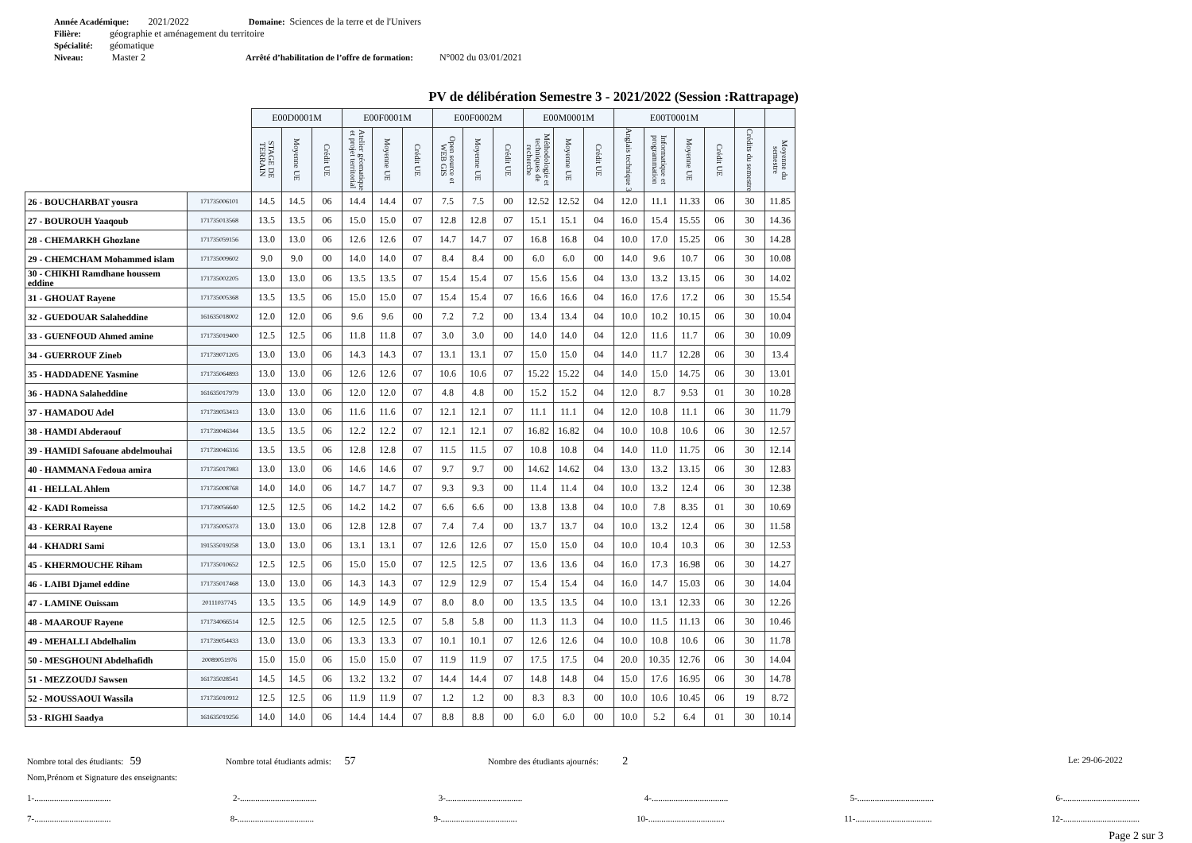Année Académique: 2021/2022 Domaine: Sciences de la terre et de l'Univers
Filière: géographie et aménagement du territoire
Spécialité: géomatique
Niveau: Master 2 Arrêté d’habilitation de l’offre de formation: N°002 du 03/01/2021
PV de délibération Semestre 3 - 2021/2022 (Session :Rattrapage)
| | | E00D0001M | | | E00F0001M | | | E00F0002M | | | E00M0001M | | | E00T0001M | | | | | |
| | | STAGE DE TERRAIN | Moyenne UE | Crédit UE | Atelier géomatique et projet territorial | Moyenne UE | Crédit UE | Open source et WEB GIS | Moyenne UE | Crédit UE | Méthodologie et techniques de recherche | Moyenne UE | Crédit UE | Anglais technique 3 | Informatique et programmation | Moyenne UE | Crédit UE | Crédits du semestre | Moyenne du semestre |
| 26 - BOUCHARBAT yousra | 171735006101 | 14.5 | 14.5 | 06 | 14.4 | 14.4 | 07 | 7.5 | 7.5 | 00 | 12.52 | 12.52 | 04 | 12.0 | 11.1 | 11.33 | 06 | 30 | 11.85 |
| 27 - BOUROUH Yaaqoub | 171735013568 | 13.5 | 13.5 | 06 | 15.0 | 15.0 | 07 | 12.8 | 12.8 | 07 | 15.1 | 15.1 | 04 | 16.0 | 15.4 | 15.55 | 06 | 30 | 14.36 |
| 28 - CHEMARKH Ghozlane | 171735059156 | 13.0 | 13.0 | 06 | 12.6 | 12.6 | 07 | 14.7 | 14.7 | 07 | 16.8 | 16.8 | 04 | 10.0 | 17.0 | 15.25 | 06 | 30 | 14.28 |
| 29 - CHEMCHAM Mohammed islam | 171735009602 | 9.0 | 9.0 | 00 | 14.0 | 14.0 | 07 | 8.4 | 8.4 | 00 | 6.0 | 6.0 | 00 | 14.0 | 9.6 | 10.7 | 06 | 30 | 10.08 |
| 30 - CHIKHI Ramdhane houssem eddine | 171735002205 | 13.0 | 13.0 | 06 | 13.5 | 13.5 | 07 | 15.4 | 15.4 | 07 | 15.6 | 15.6 | 04 | 13.0 | 13.2 | 13.15 | 06 | 30 | 14.02 |
| 31 - GHOUAT Rayene | 171735005368 | 13.5 | 13.5 | 06 | 15.0 | 15.0 | 07 | 15.4 | 15.4 | 07 | 16.6 | 16.6 | 04 | 16.0 | 17.6 | 17.2 | 06 | 30 | 15.54 |
| 32 - GUEDOUAR Salaheddine | 161635018002 | 12.0 | 12.0 | 06 | 9.6 | 9.6 | 00 | 7.2 | 7.2 | 00 | 13.4 | 13.4 | 04 | 10.0 | 10.2 | 10.15 | 06 | 30 | 10.04 |
| 33 - GUENFOUD Ahmed amine | 171735019400 | 12.5 | 12.5 | 06 | 11.8 | 11.8 | 07 | 3.0 | 3.0 | 00 | 14.0 | 14.0 | 04 | 12.0 | 11.6 | 11.7 | 06 | 30 | 10.09 |
| 34 - GUERROUF Zineb | 171739071205 | 13.0 | 13.0 | 06 | 14.3 | 14.3 | 07 | 13.1 | 13.1 | 07 | 15.0 | 15.0 | 04 | 14.0 | 11.7 | 12.28 | 06 | 30 | 13.4 |
| 35 - HADDADENE Yasmine | 171735064893 | 13.0 | 13.0 | 06 | 12.6 | 12.6 | 07 | 10.6 | 10.6 | 07 | 15.22 | 15.22 | 04 | 14.0 | 15.0 | 14.75 | 06 | 30 | 13.01 |
| 36 - HADNA Salaheddine | 161635017979 | 13.0 | 13.0 | 06 | 12.0 | 12.0 | 07 | 4.8 | 4.8 | 00 | 15.2 | 15.2 | 04 | 12.0 | 8.7 | 9.53 | 01 | 30 | 10.28 |
| 37 - HAMADOU Adel | 171739053413 | 13.0 | 13.0 | 06 | 11.6 | 11.6 | 07 | 12.1 | 12.1 | 07 | 11.1 | 11.1 | 04 | 12.0 | 10.8 | 11.1 | 06 | 30 | 11.79 |
| 38 - HAMDI Abderaouf | 171739046344 | 13.5 | 13.5 | 06 | 12.2 | 12.2 | 07 | 12.1 | 12.1 | 07 | 16.82 | 16.82 | 04 | 10.0 | 10.8 | 10.6 | 06 | 30 | 12.57 |
| 39 - HAMIDI Safouane abdelmouhai | 171739046316 | 13.5 | 13.5 | 06 | 12.8 | 12.8 | 07 | 11.5 | 11.5 | 07 | 10.8 | 10.8 | 04 | 14.0 | 11.0 | 11.75 | 06 | 30 | 12.14 |
| 40 - HAMMANA Fedoua amira | 171735017983 | 13.0 | 13.0 | 06 | 14.6 | 14.6 | 07 | 9.7 | 9.7 | 00 | 14.62 | 14.62 | 04 | 13.0 | 13.2 | 13.15 | 06 | 30 | 12.83 |
| 41 - HELLAL Ahlem | 171735008768 | 14.0 | 14.0 | 06 | 14.7 | 14.7 | 07 | 9.3 | 9.3 | 00 | 11.4 | 11.4 | 04 | 10.0 | 13.2 | 12.4 | 06 | 30 | 12.38 |
| 42 - KADI Romeissa | 171739056640 | 12.5 | 12.5 | 06 | 14.2 | 14.2 | 07 | 6.6 | 6.6 | 00 | 13.8 | 13.8 | 04 | 10.0 | 7.8 | 8.35 | 01 | 30 | 10.69 |
| 43 - KERRAI Rayene | 171735005373 | 13.0 | 13.0 | 06 | 12.8 | 12.8 | 07 | 7.4 | 7.4 | 00 | 13.7 | 13.7 | 04 | 10.0 | 13.2 | 12.4 | 06 | 30 | 11.58 |
| 44 - KHADRI Sami | 191535019258 | 13.0 | 13.0 | 06 | 13.1 | 13.1 | 07 | 12.6 | 12.6 | 07 | 15.0 | 15.0 | 04 | 10.0 | 10.4 | 10.3 | 06 | 30 | 12.53 |
| 45 - KHERMOUCHE Riham | 171735010652 | 12.5 | 12.5 | 06 | 15.0 | 15.0 | 07 | 12.5 | 12.5 | 07 | 13.6 | 13.6 | 04 | 16.0 | 17.3 | 16.98 | 06 | 30 | 14.27 |
| 46 - LAIBI Djamel eddine | 171735017468 | 13.0 | 13.0 | 06 | 14.3 | 14.3 | 07 | 12.9 | 12.9 | 07 | 15.4 | 15.4 | 04 | 16.0 | 14.7 | 15.03 | 06 | 30 | 14.04 |
| 47 - LAMINE Ouissam | 20111037745 | 13.5 | 13.5 | 06 | 14.9 | 14.9 | 07 | 8.0 | 8.0 | 00 | 13.5 | 13.5 | 04 | 10.0 | 13.1 | 12.33 | 06 | 30 | 12.26 |
| 48 - MAAROUF Rayene | 171734066514 | 12.5 | 12.5 | 06 | 12.5 | 12.5 | 07 | 5.8 | 5.8 | 00 | 11.3 | 11.3 | 04 | 10.0 | 11.5 | 11.13 | 06 | 30 | 10.46 |
| 49 - MEHALLI Abdelhalim | 171739054433 | 13.0 | 13.0 | 06 | 13.3 | 13.3 | 07 | 10.1 | 10.1 | 07 | 12.6 | 12.6 | 04 | 10.0 | 10.8 | 10.6 | 06 | 30 | 11.78 |
| 50 - MESGHOUNI Abdelhafidh | 20089051976 | 15.0 | 15.0 | 06 | 15.0 | 15.0 | 07 | 11.9 | 11.9 | 07 | 17.5 | 17.5 | 04 | 20.0 | 10.35 | 12.76 | 06 | 30 | 14.04 |
| 51 - MEZZOUDJ Sawsen | 161735028541 | 14.5 | 14.5 | 06 | 13.2 | 13.2 | 07 | 14.4 | 14.4 | 07 | 14.8 | 14.8 | 04 | 15.0 | 17.6 | 16.95 | 06 | 30 | 14.78 |
| 52 - MOUSSAOUI Wassila | 171735010912 | 12.5 | 12.5 | 06 | 11.9 | 11.9 | 07 | 1.2 | 1.2 | 00 | 8.3 | 8.3 | 00 | 10.0 | 10.6 | 10.45 | 06 | 19 | 8.72 |
| 53 - RIGHI Saadya | 161635019256 | 14.0 | 14.0 | 06 | 14.4 | 14.4 | 07 | 8.8 | 8.8 | 00 | 6.0 | 6.0 | 00 | 10.0 | 5.2 | 6.4 | 01 | 30 | 10.14 |
Nombre total des étudiants: 59 Nombre total étudiants admis: 57 Nombre des étudiants ajournés: 2 Le: 29-06-2022
Nom,Prénom et Signature des enseignants:
1-................................... 2-................................... 3-................................... 4-................................... 5-................................... 6-...................................
7-................................... 8-................................... 9-................................... 10-................................... 11-................................... 12-...................................
Page 2 sur 3